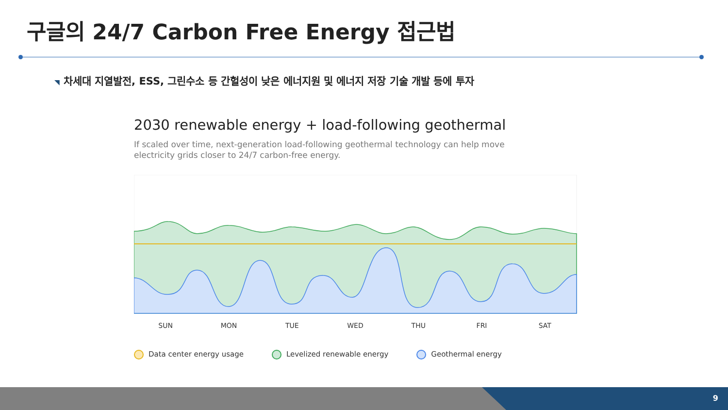구글의 24/7 Carbon Free Energy 접근법
◥ 차세대 지열발전, ESS, 그린수소 등 간헐성이 낮은 에너지원 및 에너지 저장 기술 개발 등에 투자
2030 renewable energy + load-following geothermal
If scaled over time, next-generation load-following geothermal technology can help move electricity grids closer to 24/7 carbon-free energy.
SUN MON TUE WED THU FRI SAT
Data center energy usage Levelized renewable energy Geothermal energy
9